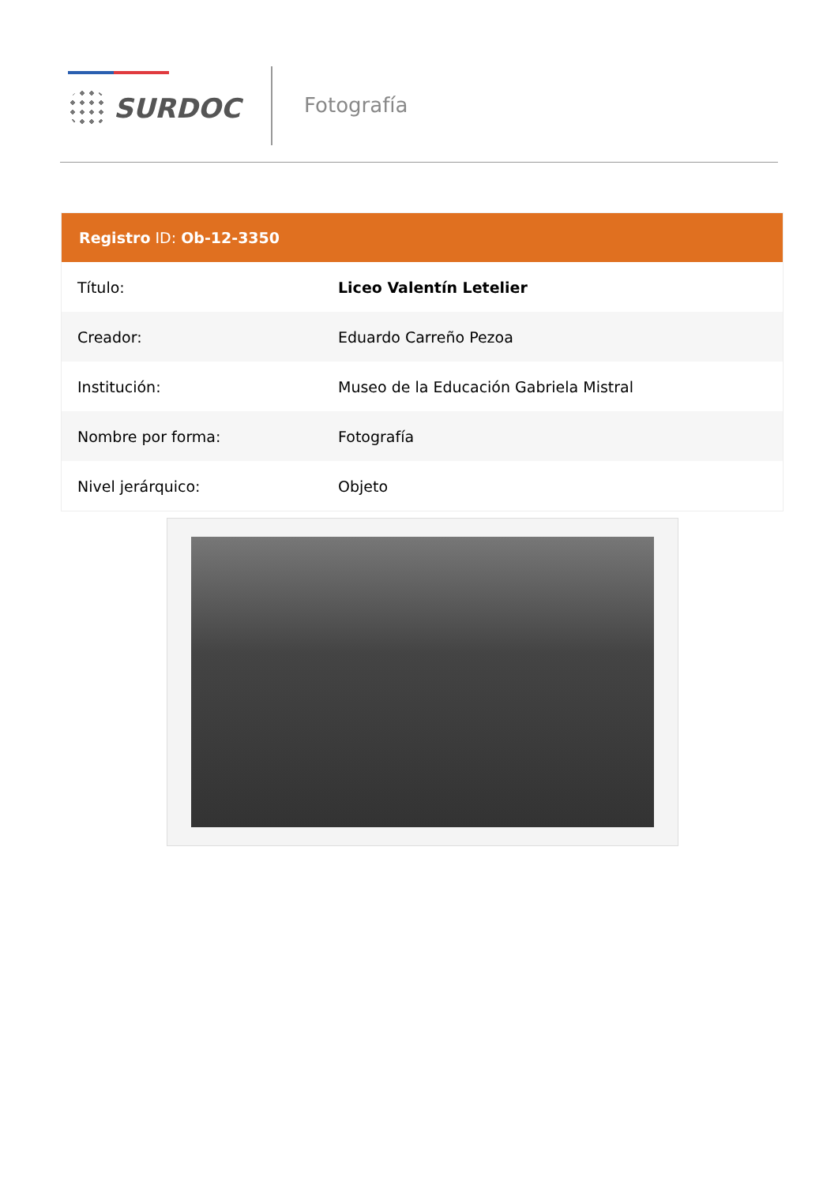SURDOC Fotografía
| Registro ID: Ob-12-3350 | |
| --- | --- |
| Título: | Liceo Valentín Letelier |
| Creador: | Eduardo Carreño Pezoa |
| Institución: | Museo de la Educación Gabriela Mistral |
| Nombre por forma: | Fotografía |
| Nivel jerárquico: | Objeto |